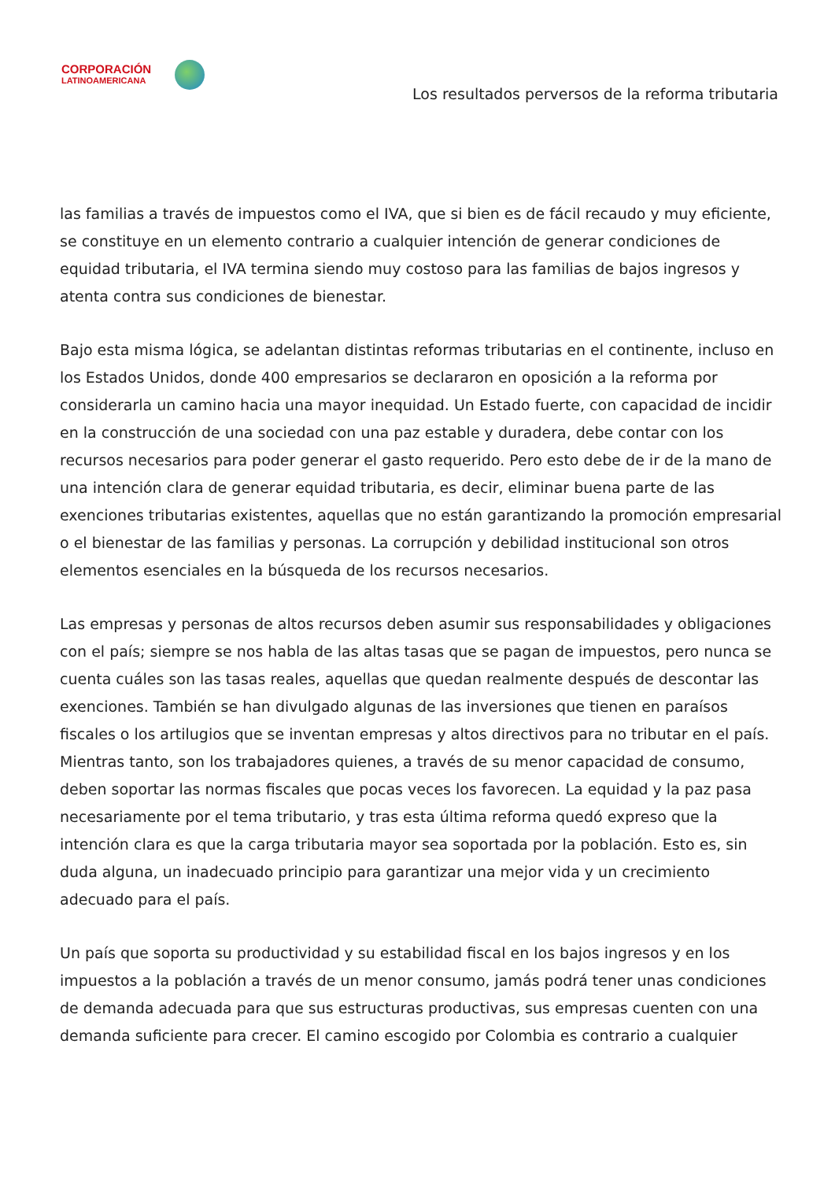CORPORACIÓN
LATINOAMERICANA
Los resultados perversos de la reforma tributaria
las familias a través de impuestos como el IVA, que si bien es de fácil recaudo y muy eficiente, se constituye en un elemento contrario a cualquier intención de generar condiciones de equidad tributaria, el IVA termina siendo muy costoso para las familias de bajos ingresos y atenta contra sus condiciones de bienestar.
Bajo esta misma lógica, se adelantan distintas reformas tributarias en el continente, incluso en los Estados Unidos, donde 400 empresarios se declararon en oposición a la reforma por considerarla un camino hacia una mayor inequidad. Un Estado fuerte, con capacidad de incidir en la construcción de una sociedad con una paz estable y duradera, debe contar con los recursos necesarios para poder generar el gasto requerido. Pero esto debe de ir de la mano de una intención clara de generar equidad tributaria, es decir, eliminar buena parte de las exenciones tributarias existentes, aquellas que no están garantizando la promoción empresarial o el bienestar de las familias y personas. La corrupción y debilidad institucional son otros elementos esenciales en la búsqueda de los recursos necesarios.
Las empresas y personas de altos recursos deben asumir sus responsabilidades y obligaciones con el país; siempre se nos habla de las altas tasas que se pagan de impuestos, pero nunca se cuenta cuáles son las tasas reales, aquellas que quedan realmente después de descontar las exenciones. También se han divulgado algunas de las inversiones que tienen en paraísos fiscales o los artilugios que se inventan empresas y altos directivos para no tributar en el país. Mientras tanto, son los trabajadores quienes, a través de su menor capacidad de consumo, deben soportar las normas fiscales que pocas veces los favorecen. La equidad y la paz pasa necesariamente por el tema tributario, y tras esta última reforma quedó expreso que la intención clara es que la carga tributaria mayor sea soportada por la población. Esto es, sin duda alguna, un inadecuado principio para garantizar una mejor vida y un crecimiento adecuado para el país.
Un país que soporta su productividad y su estabilidad fiscal en los bajos ingresos y en los impuestos a la población a través de un menor consumo, jamás podrá tener unas condiciones de demanda adecuada para que sus estructuras productivas, sus empresas cuenten con una demanda suficiente para crecer. El camino escogido por Colombia es contrario a cualquier